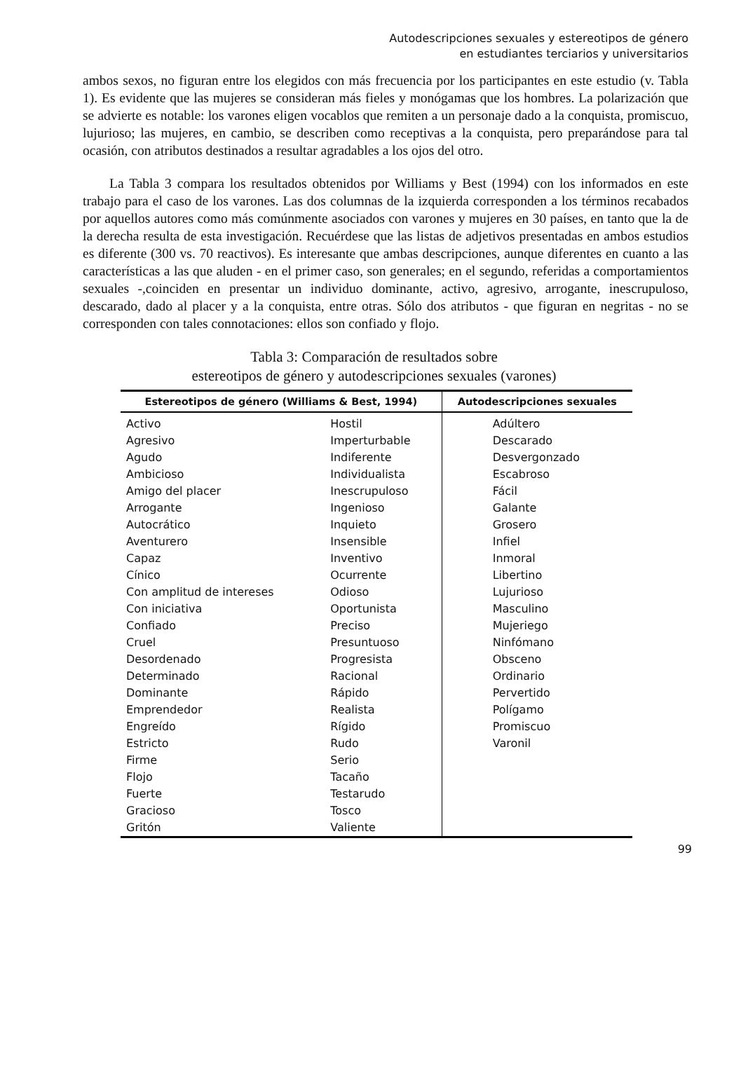Autodescripciones sexuales y estereotipos de género
en estudiantes terciarios y universitarios
ambos sexos, no figuran entre los elegidos con más frecuencia por los participantes en este estudio (v. Tabla 1). Es evidente que las mujeres se consideran más fieles y monógamas que los hombres. La polarización que se advierte es notable: los varones eligen vocablos que remiten a un personaje dado a la conquista, promiscuo, lujurioso; las mujeres, en cambio, se describen como receptivas a la conquista, pero preparándose para tal ocasión, con atributos destinados a resultar agradables a los ojos del otro.
La Tabla 3 compara los resultados obtenidos por Williams y Best (1994) con los informados en este trabajo para el caso de los varones. Las dos columnas de la izquierda corresponden a los términos recabados por aquellos autores como más comúnmente asociados con varones y mujeres en 30 países, en tanto que la de la derecha resulta de esta investigación. Recuérdese que las listas de adjetivos presentadas en ambos estudios es diferente (300 vs. 70 reactivos). Es interesante que ambas descripciones, aunque diferentes en cuanto a las características a las que aluden - en el primer caso, son generales; en el segundo, referidas a comportamientos sexuales -,coinciden en presentar un individuo dominante, activo, agresivo, arrogante, inescrupuloso, descarado, dado al placer y a la conquista, entre otras. Sólo dos atributos - que figuran en negritas - no se corresponden con tales connotaciones: ellos son confiado y flojo.
Tabla 3: Comparación de resultados sobre
estereotipos de género y autodescripciones sexuales (varones)
| Estereotipos de género (Williams & Best, 1994) | | Autodescripciones sexuales |
| --- | --- | --- |
| Activo Agresivo Agudo Ambicioso Amigo del placer Arrogante Autocrático Aventurero Capaz Cínico Con amplitud de intereses Con iniciativa Confiado Cruel Desordenado Determinado Dominante Emprendedor Engreído Estricto Firme Flojo Fuerte Gracioso Gritón | Hostil Imperturbable Indiferente Individualista Inescrupuloso Ingenioso Inquieto Insensible Inventivo Ocurrente Odioso Oportunista Preciso Presuntuoso Progresista Racional Rápido Realista Rígido Rudo Serio Tacaño Testarudo Tosco Valiente | Adúltero Descarado Desvergonzado Escabroso Fácil Galante Grosero Infiel Inmoral Libertino Lujurioso Masculino Mujeriego Ninfómano Obsceno Ordinario Pervertido Polígamo Promiscuo Varonil |
99